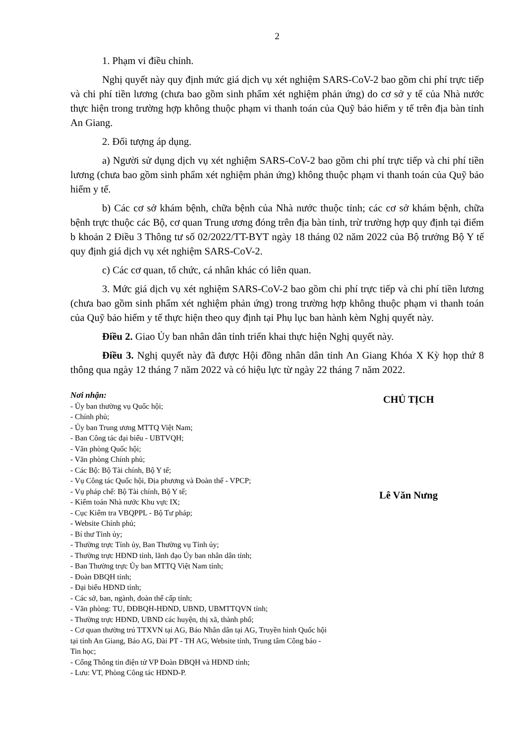2
1. Phạm vi điều chỉnh.
Nghị quyết này quy định mức giá dịch vụ xét nghiệm SARS-CoV-2 bao gồm chi phí trực tiếp và chi phí tiền lương (chưa bao gồm sinh phẩm xét nghiệm phản ứng) do cơ sở y tế của Nhà nước thực hiện trong trường hợp không thuộc phạm vi thanh toán của Quỹ bảo hiểm y tế trên địa bàn tỉnh An Giang.
2. Đối tượng áp dụng.
a) Người sử dụng dịch vụ xét nghiệm SARS-CoV-2 bao gồm chi phí trực tiếp và chi phí tiền lương (chưa bao gồm sinh phẩm xét nghiệm phản ứng) không thuộc phạm vi thanh toán của Quỹ bảo hiểm y tế.
b) Các cơ sở khám bệnh, chữa bệnh của Nhà nước thuộc tỉnh; các cơ sở khám bệnh, chữa bệnh trực thuộc các Bộ, cơ quan Trung ương đóng trên địa bàn tỉnh, trừ trường hợp quy định tại điểm b khoản 2 Điều 3 Thông tư số 02/2022/TT-BYT ngày 18 tháng 02 năm 2022 của Bộ trưởng Bộ Y tế quy định giá dịch vụ xét nghiệm SARS-CoV-2.
c) Các cơ quan, tổ chức, cá nhân khác có liên quan.
3. Mức giá dịch vụ xét nghiệm SARS-CoV-2 bao gồm chi phí trực tiếp và chi phí tiền lương (chưa bao gồm sinh phẩm xét nghiệm phản ứng) trong trường hợp không thuộc phạm vi thanh toán của Quỹ bảo hiểm y tế thực hiện theo quy định tại Phụ lục ban hành kèm Nghị quyết này.
Điều 2. Giao Ủy ban nhân dân tỉnh triển khai thực hiện Nghị quyết này.
Điều 3. Nghị quyết này đã được Hội đồng nhân dân tỉnh An Giang Khóa X Kỳ họp thứ 8 thông qua ngày 12 tháng 7 năm 2022 và có hiệu lực từ ngày 22 tháng 7 năm 2022.
Nơi nhận:
- Ủy ban thường vụ Quốc hội;
- Chính phủ;
- Ủy ban Trung ương MTTQ Việt Nam;
- Ban Công tác đại biểu - UBTVQH;
- Văn phòng Quốc hội;
- Văn phòng Chính phủ;
- Các Bộ: Bộ Tài chính, Bộ Y tế;
- Vụ Công tác Quốc hội, Địa phương và Đoàn thể - VPCP;
- Vụ pháp chế: Bộ Tài chính, Bộ Y tế;
- Kiểm toán Nhà nước Khu vực IX;
- Cục Kiểm tra VBQPPL - Bộ Tư pháp;
- Website Chính phủ;
- Bí thư Tỉnh ủy;
- Thường trực Tỉnh ủy, Ban Thường vụ Tỉnh ủy;
- Thường trực HĐND tỉnh, lãnh đạo Ủy ban nhân dân tỉnh;
- Ban Thường trực Ủy ban MTTQ Việt Nam tỉnh;
- Đoàn ĐBQH tỉnh;
- Đại biểu HĐND tỉnh;
- Các sở, ban, ngành, đoàn thể cấp tỉnh;
- Văn phòng: TU, ĐĐBQH-HĐND, UBND, UBMTTQVN tỉnh;
- Thường trực HĐND, UBND các huyện, thị xã, thành phố;
- Cơ quan thường trú TTXVN tại AG, Báo Nhân dân tại AG, Truyền hình Quốc hội tại tỉnh An Giang, Báo AG, Đài PT - TH AG, Website tỉnh, Trung tâm Công báo - Tin học;
- Cổng Thông tin điện tử VP Đoàn ĐBQH và HĐND tỉnh;
- Lưu: VT, Phòng Công tác HĐND-P.
CHỦ TỊCH
Lê Văn Nưng